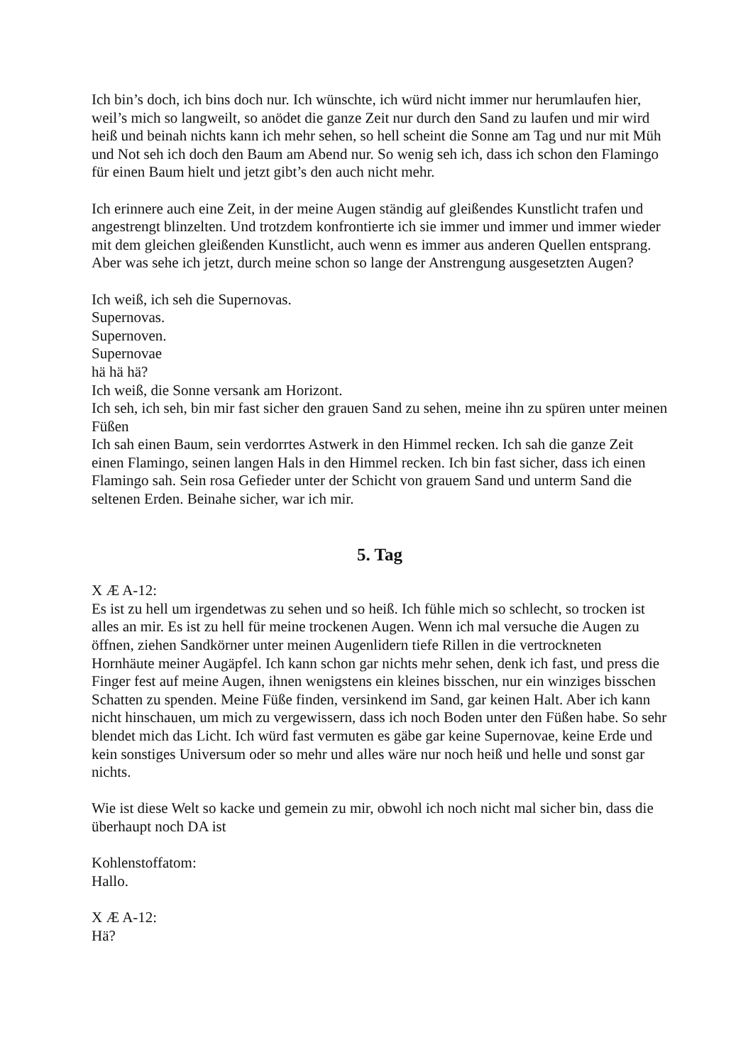Ich bin’s doch, ich bins doch nur. Ich wünschte, ich würd nicht immer nur herumlaufen hier, weil’s mich so langweilt, so anödet die ganze Zeit nur durch den Sand zu laufen und mir wird heiß und beinah nichts kann ich mehr sehen, so hell scheint die Sonne am Tag und nur mit Müh und Not seh ich doch den Baum am Abend nur. So wenig seh ich, dass ich schon den Flamingo für einen Baum hielt und jetzt gibt’s den auch nicht mehr.
Ich erinnere auch eine Zeit, in der meine Augen ständig auf gleißendes Kunstlicht trafen und angestrengt blinzelten. Und trotzdem konfrontierte ich sie immer und immer und immer wieder mit dem gleichen gleißenden Kunstlicht, auch wenn es immer aus anderen Quellen entsprang. Aber was sehe ich jetzt, durch meine schon so lange der Anstrengung ausgesetzten Augen?
Ich weiß, ich seh die Supernovas.
Supernovas.
Supernoven.
Supernovae
hä hä hä?
Ich weiß, die Sonne versank am Horizont.
Ich seh, ich seh, bin mir fast sicher den grauen Sand zu sehen, meine ihn zu spüren unter meinen Füßen
Ich sah einen Baum, sein verdorrtes Astwerk in den Himmel recken. Ich sah die ganze Zeit einen Flamingo, seinen langen Hals in den Himmel recken. Ich bin fast sicher, dass ich einen Flamingo sah. Sein rosa Gefieder unter der Schicht von grauem Sand und unterm Sand die seltenen Erden. Beinahe sicher, war ich mir.
5. Tag
X Æ A-12:
Es ist zu hell um irgendetwas zu sehen und so heiß. Ich fühle mich so schlecht, so trocken ist alles an mir. Es ist zu hell für meine trockenen Augen. Wenn ich mal versuche die Augen zu öffnen, ziehen Sandkörner unter meinen Augenlidern tiefe Rillen in die vertrockneten Hornhäute meiner Augäpfel. Ich kann schon gar nichts mehr sehen, denk ich fast, und press die Finger fest auf meine Augen, ihnen wenigstens ein kleines bisschen, nur ein winziges bisschen Schatten zu spenden. Meine Füße finden, versinkend im Sand, gar keinen Halt. Aber ich kann nicht hinschauen, um mich zu vergewissern, dass ich noch Boden unter den Füßen habe. So sehr blendet mich das Licht. Ich würd fast vermuten es gäbe gar keine Supernovae, keine Erde und kein sonstiges Universum oder so mehr und alles wäre nur noch heiß und helle und sonst gar nichts.
Wie ist diese Welt so kacke und gemein zu mir, obwohl ich noch nicht mal sicher bin, dass die überhaupt noch DA ist
Kohlenstoffatom:
Hallo.
X Æ A-12:
Hä?